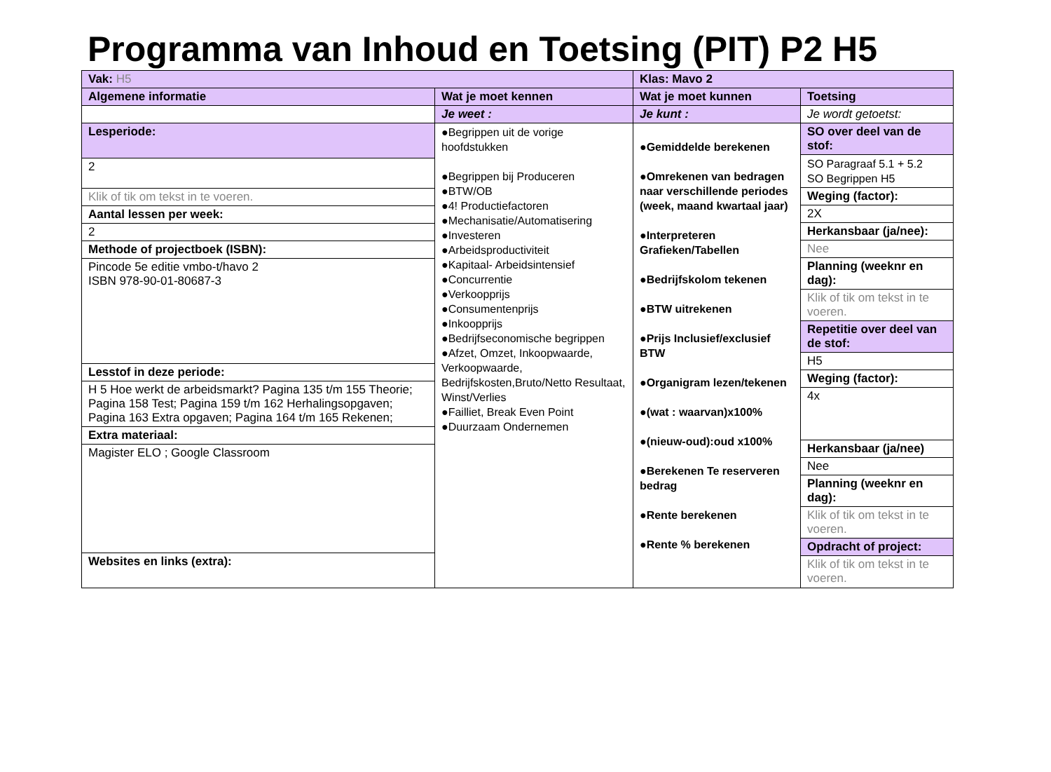Programma van Inhoud en Toetsing (PIT) P2 H5
| Vak: H5 | | Klas: Mavo 2 | |
| Algemene informatie | Wat je moet kennen | Wat je moet kunnen | Toetsing |
| | Je weet : | Je kunt : | Je wordt getoetst: |
| / Lesperiode: / / 2 / / Klik of tik om tekst in te voeren. / / Aantal lessen per week: / / 2 / / Methode of projectboek (ISBN): / / Pincode 5e editie vmbo-t/havo 2 ISBN 978-90-01-80687-3 / / Lesstof in deze periode: / / H 5 Hoe werkt de arbeidsmarkt? Pagina 135 t/m 155 Theorie; Pagina 158 Test; Pagina 159 t/m 162 Herhalingsopgaven; Pagina 163 Extra opgaven; Pagina 164 t/m 165 Rekenen; / / Extra materiaal: / / Magister ELO ; Google Classroom / / Websites en links (extra): / | ●Begrippen uit de vorige hoofdstukken ●Begrippen bij Produceren ●BTW/OB ●4! Productiefactoren ●Mechanisatie/Automatisering ●Investeren ●Arbeidsproductiviteit ●Kapitaal- Arbeidsintensief ●Concurrentie ●Verkoopprijs ●Consumentenprijs ●Inkoopprijs ●Bedrijfseconomische begrippen ●Afzet, Omzet, Inkoopwaarde, Verkoopwaarde, Bedrijfskosten,Bruto/Netto Resultaat, Winst/Verlies ●Failliet, Break Even Point ●Duurzaam Ondernemen | ●Gemiddelde berekenen ●Omrekenen van bedragen naar verschillende periodes (week, maand kwartaal jaar) ●Interpreteren Grafieken/Tabellen ●Bedrijfskolom tekenen ●BTW uitrekenen ●Prijs Inclusief/exclusief BTW ●Organigram lezen/tekenen ●(wat : waarvan)x100% ●(nieuw-oud):oud x100% ●Berekenen Te reserveren bedrag ●Rente berekenen ●Rente % berekenen | / SO over deel van de stof: / / SO Paragraaf 5.1 + 5.2 SO Begrippen H5 / / Weging (factor): / / 2X / / Herkansbaar (ja/nee): / / Nee / / Planning (weeknr en dag): / / Klik of tik om tekst in te voeren. / / Repetitie over deel van de stof: / / H5 / / Weging (factor): / / 4x / / Herkansbaar (ja/nee) / / Nee / / Planning (weeknr en dag): / / Klik of tik om tekst in te voeren. / / Opdracht of project: / / Klik of tik om tekst in te voeren. / |